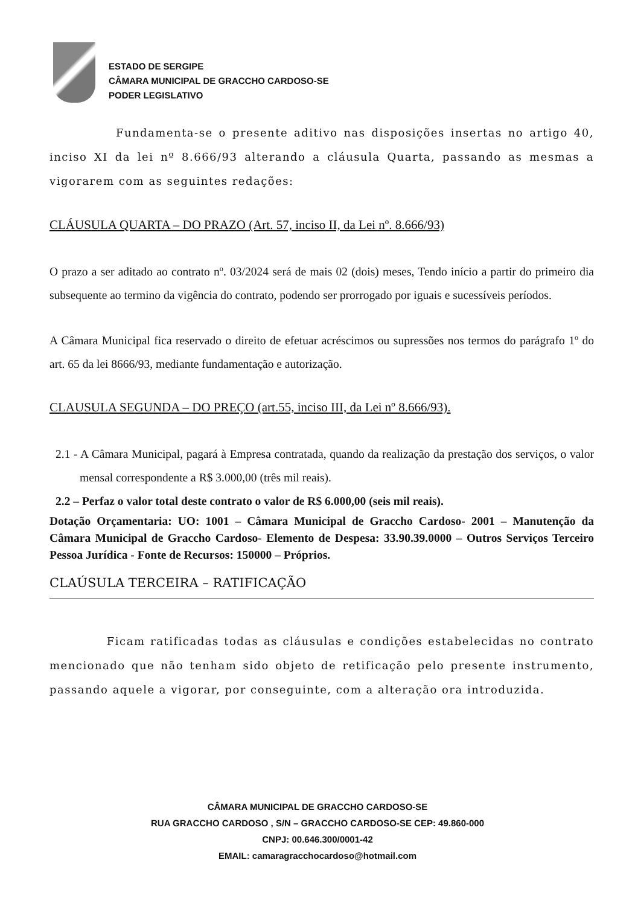ESTADO DE SERGIPE
CÂMARA MUNICIPAL DE GRACCHO CARDOSO-SE
PODER LEGISLATIVO
Fundamenta-se o presente aditivo nas disposições insertas no artigo 40, inciso XI da lei nº 8.666/93 alterando a cláusula Quarta, passando as mesmas a vigorarem com as seguintes redações:
CLÁUSULA QUARTA – DO PRAZO (Art. 57, inciso II, da Lei nº. 8.666/93)
O prazo a ser aditado ao contrato nº. 03/2024 será de mais 02 (dois) meses, Tendo início a partir do primeiro dia subsequente ao termino da vigência do contrato, podendo ser prorrogado por iguais e sucessíveis períodos.
A Câmara Municipal fica reservado o direito de efetuar acréscimos ou supressões nos termos do parágrafo 1º do art. 65 da lei 8666/93, mediante fundamentação e autorização.
CLAUSULA SEGUNDA – DO PREÇO (art.55, inciso III, da Lei nº 8.666/93).
2.1 - A Câmara Municipal, pagará à Empresa contratada, quando da realização da prestação dos serviços, o valor mensal correspondente a R$ 3.000,00 (três mil reais).
2.2 – Perfaz o valor total deste contrato o valor de R$ 6.000,00 (seis mil reais).
Dotação Orçamentaria: UO: 1001 – Câmara Municipal de Graccho Cardoso- 2001 – Manutenção da Câmara Municipal de Graccho Cardoso- Elemento de Despesa: 33.90.39.0000 – Outros Serviços Terceiro Pessoa Jurídica - Fonte de Recursos: 150000 – Próprios.
CLAÚSULA TERCEIRA – RATIFICAÇÃO
Ficam ratificadas todas as cláusulas e condições estabelecidas no contrato mencionado que não tenham sido objeto de retificação pelo presente instrumento, passando aquele a vigorar, por conseguinte, com a alteração ora introduzida.
CÂMARA MUNICIPAL DE GRACCHO CARDOSO-SE
RUA GRACCHO CARDOSO , S/N – GRACCHO CARDOSO-SE CEP: 49.860-000
CNPJ: 00.646.300/0001-42
EMAIL: camaragracchocardoso@hotmail.com